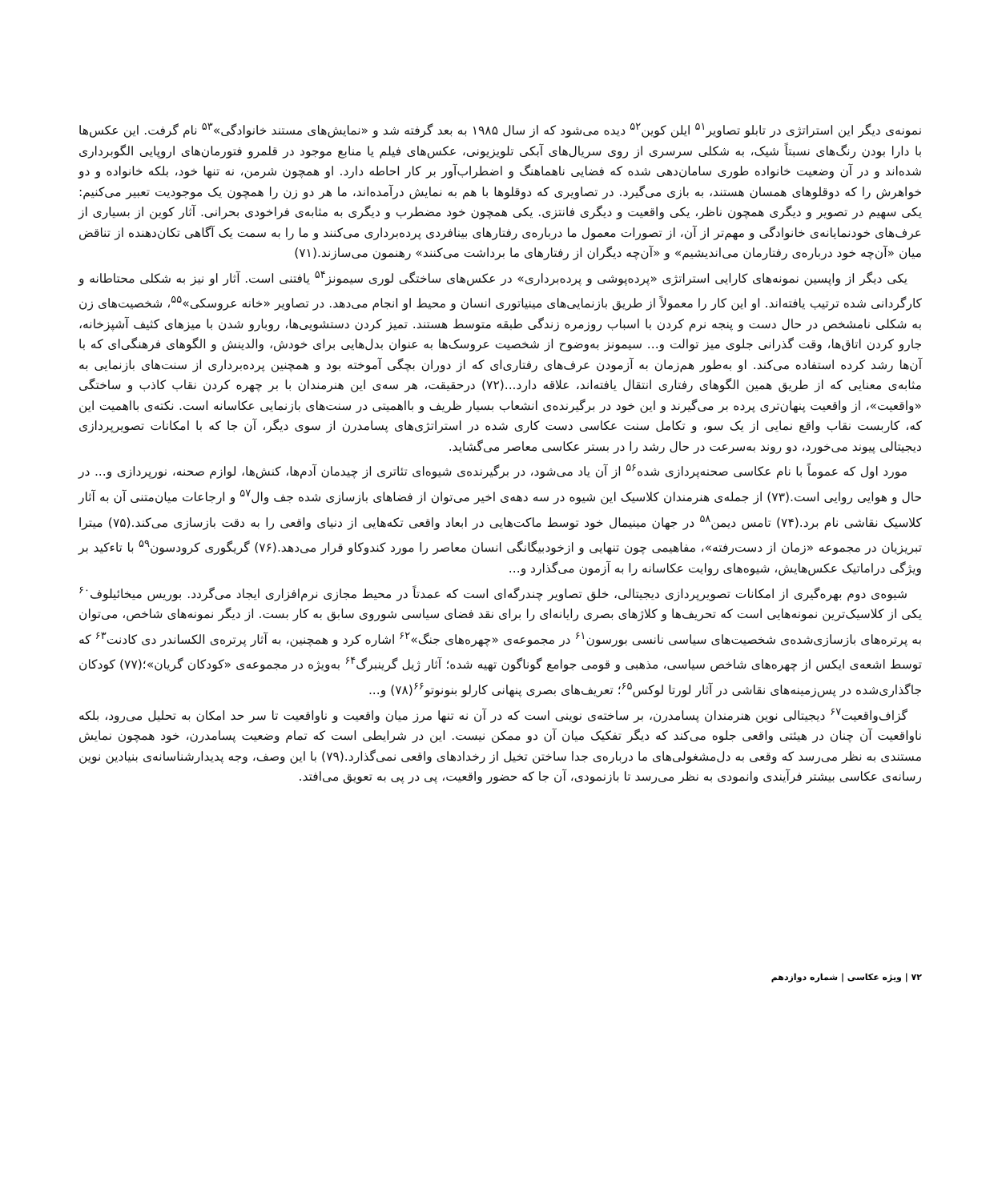نمونه‌ی دیگر این استراتژی در تابلو تصاویر<sup>۵۱</sup> ایلن کوین<sup>۵۲</sup> دیده می‌شود که از سال ۱۹۸۵ به بعد گرفته شد و «نمایش‌های مستند خانوادگی»<sup>۵۳</sup> نام گرفت. این عکس‌ها با دارا بودن رنگ‌های نسبتاً شیک، به شکلی سرسری از روی سریال‌های آبکی تلویزیونی، عکس‌های فیلم یا منابع موجود در قلمرو فتورمان‌های اروپایی الگوبرداری شده‌اند و در آن وضعیت خانواده طوری سامان‌دهی شده که فضایی ناهماهنگ و اضطراب‌آور بر کار احاطه دارد. او همچون شرمن، نه تنها خود، بلکه خانواده و دو خواهرش را که دوقلوهای همسان هستند، به بازی می‌گیرد. در تصاویری که دوقلوها با هم به نمایش درآمده‌اند، ما هر دو زن را همچون یک موجودیت تعبیر می‌کنیم: یکی سهیم در تصویر و دیگری همچون ناظر، یکی واقعیت و دیگری فانتزی. یکی همچون خود مضطرب و دیگری به مثابه‌ی فراخودی بحرانی. آثار کوین از بسیاری از عرف‌های خودنمایانه‌ی خانوادگی و مهم‌تر از آن، از تصورات معمول ما درباره‌ی رفتارهای بینافردی پرده‌برداری می‌کنند و ما را به سمت یک آگاهی تکان‌دهنده از تناقض میان «آن‌چه خود درباره‌ی رفتارمان می‌اندیشیم» و «آن‌چه دیگران از رفتارهای ما برداشت می‌کنند» رهنمون می‌سازند.(۷۱)
یکی دیگر از واپسین نمونه‌های کارایی استراتژی «پرده‌پوشی و پرده‌برداری» در عکس‌های ساختگی لوری سیمونز<sup>۵۴</sup> یافتنی است. آثار او نیز به شکلی محتاطانه و کارگردانی شده ترتیب یافته‌اند. او این کار را معمولاً از طریق بازنمایی‌های مینیاتوری انسان و محیط او انجام می‌دهد. در تصاویر «خانه عروسکی»<sup>۵۵</sup>، شخصیت‌های زن به شکلی نامشخص در حال دست و پنجه نرم کردن با اسباب روزمره زندگی طبقه متوسط هستند. تمیز کردن دستشویی‌ها، روبارو شدن با میزهای کثیف آشپزخانه، جارو کردن اتاق‌ها، وقت گذرانی جلوی میز توالت و... سیمونز به‌وضوح از شخصیت عروسک‌ها به عنوان بدل‌هایی برای خودش، والدینش و الگوهای فرهنگی‌ای که با آن‌ها رشد کرده استفاده می‌کند. او به‌طور هم‌زمان به آزمودن عرف‌های رفتاری‌ای که از دوران بچگی آموخته بود و همچنین پرده‌برداری از سنت‌های بازنمایی به مثابه‌ی معنایی که از طریق همین الگوهای رفتاری انتقال یافته‌اند، علاقه دارد...(۷۲) درحقیقت، هر سه‌ی این هنرمندان با بر چهره کردن نقاب کاذب و ساختگی «واقعیت»، از واقعیت پنهان‌تری پرده بر می‌گیرند و این خود در برگیرنده‌ی انشعاب بسیار ظریف و بااهمیتی در سنت‌های بازنمایی عکاسانه است. نکته‌ی بااهمیت این که، کاربست نقاب واقع نمایی از یک سو، و تکامل سنت عکاسی دست کاری شده در استراتژی‌های پسامدرن از سوی دیگر، آن جا که با امکانات تصویرپردازی دیجیتالی پیوند می‌خورد، دو روند به‌سرعت در حال رشد را در بستر عکاسی معاصر می‌گشاید.
مورد اول که عموماً با نام عکاسی صحنه‌پردازی شده<sup>۵۶</sup> از آن یاد می‌شود، در برگیرنده‌ی شیوه‌ای تئاتری از چیدمان آدم‌ها، کنش‌ها، لوازم صحنه، نورپردازی و... در حال و هوایی روایی است.(۷۳) از جمله‌ی هنرمندان کلاسیک این شیوه در سه دهه‌ی اخیر می‌توان از فضاهای بازسازی شده جف وال<sup>۵۷</sup> و ارجاعات میان‌متنی آن به آثار کلاسیک نقاشی نام برد.(۷۴) تامس دیمن<sup>۵۸</sup> در جهان مینیمال خود توسط ماکت‌هایی در ابعاد واقعی تکه‌هایی از دنیای واقعی را به دقت بازسازی می‌کند.(۷۵) میترا تبریزیان در مجموعه «زمان از دست‌رفته»، مفاهیمی چون تنهایی و ازخودبیگانگی انسان معاصر را مورد کندوکاو قرار می‌دهد.(۷۶) گریگوری کرودسون<sup>۵۹</sup> با تاءکید بر ویژگی دراماتیک عکس‌هایش، شیوه‌های روایت عکاسانه را به آزمون می‌گذارد و...
شیوه‌ی دوم بهره‌گیری از امکانات تصویرپردازی دیجیتالی، خلق تصاویر چندرگه‌ای است که عمدتاً در محیط مجازی نرم‌افزاری ایجاد می‌گردد. بوریس میخائیلوف<sup>۶۰</sup> یکی از کلاسیک‌ترین نمونه‌هایی است که تحریف‌ها و کلاژهای بصری رایانه‌ای را برای نقد فضای سیاسی شوروی سابق به کار بست. از دیگر نمونه‌های شاخص، می‌توان به پرتره‌های بازسازی‌شده‌ی شخصیت‌های سیاسی نانسی بورسون<sup>۶۱</sup> در مجموعه‌ی «چهره‌های جنگ»<sup>۶۲</sup> اشاره کرد و همچنین، به آثار پرتره‌ی الکساندر دی کادنت<sup>۶۳</sup> که توسط اشعه‌ی ایکس از چهره‌های شاخص سیاسی، مذهبی و قومی جوامع گوناگون تهیه شده؛ آثار ژیل گرینبرگ<sup>۶۴</sup> به‌ویژه در مجموعه‌ی «کودکان گریان»؛(۷۷) کودکان جاگذاری‌شده در پس‌زمینه‌های نقاشی در آثار لورتا لوکس<sup>۶۵</sup>؛ تعریف‌های بصری پنهانی کارلو بنونوتو<sup>۶۶</sup>(۷۸) و...
گزاف‌واقعیت<sup>۶۷</sup> دیجیتالی نوین هنرمندان پسامدرن، بر ساخته‌ی نوینی است که در آن نه تنها مرز میان واقعیت و ناواقعیت تا سر حد امکان به تحلیل می‌رود، بلکه ناواقعیت آن چنان در هیئتی واقعی جلوه می‌کند که دیگر تفکیک میان آن دو ممکن نیست. این در شرایطی است که تمام وضعیت پسامدرن، خود همچون نمایش مستندی به نظر می‌رسد که وقعی به دل‌مشغولی‌های ما درباره‌ی جدا ساختن تخیل از رخدادهای واقعی نمی‌گذارد.(۷۹) با این وصف، وجه پدیدارشناسانه‌ی بنیادین نوین رسانه‌ی عکاسی بیشتر فرآیندی وانمودی به نظر می‌رسد تا بازنمودی، آن جا که حضور واقعیت، پی در پی به تعویق می‌افتد.
۷۲ | ویژه عکاسی | شماره دوازدهم